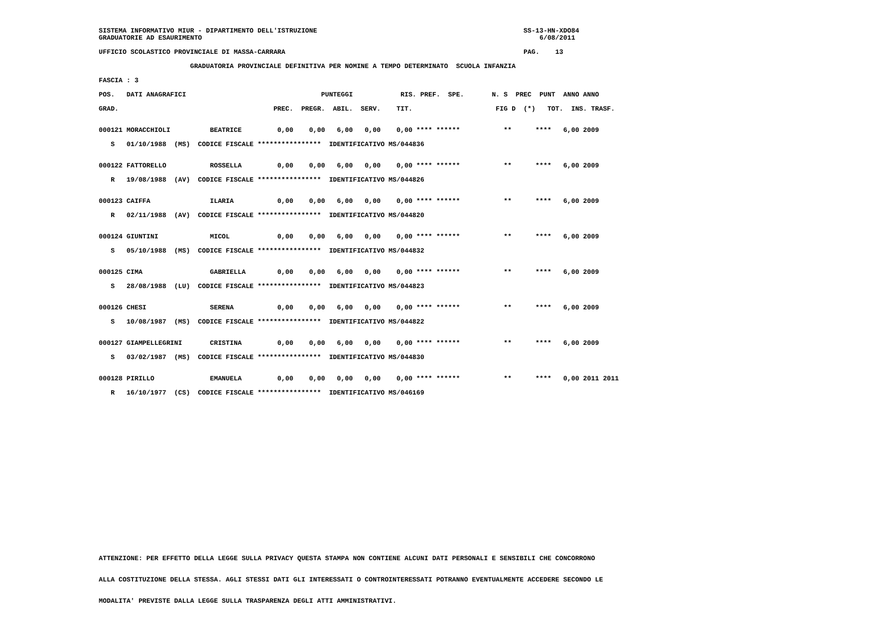SISTEMA INFORMATIVO MIUR - DIPARTIMENTO DELL'ISTRUZIONE                                                    SS-13-HN-XDO84
GRADUATORIE AD ESAURIMENTO                                                                                     6/08/2011

UFFICIO SCOLASTICO PROVINCIALE DI MASSA-CARRARA                                                            PAG.    13

                       GRADUATORIA PROVINCIALE DEFINITIVA PER NOMINE A TEMPO DETERMINATO  SCUOLA INFANZIA

FASCIA : 3

POS.   DATI ANAGRAFICI                                  PUNTEGGI            RIS. PREF.  SPE.       N. S  PREC  PUNT  ANNO ANNO

GRAD.                                       PREC.  PREGR.  ABIL.  SERV.    TIT.                     FIG D  (*)   TOT.  INS. TRASF.


000121 MORACCHIOLI          BEATRICE         0,00    0,00   6,00   0,00    0,00 **** ******           **      ****   6,00 2009

   S   01/10/1988  (MS)  CODICE FISCALE ****************  IDENTIFICATIVO MS/044836


000122 FATTORELLO           ROSSELLA         0,00    0,00   6,00   0,00    0,00 **** ******           **      ****   6,00 2009

   R   19/08/1988  (AV)  CODICE FISCALE ****************  IDENTIFICATIVO MS/044826


000123 CAIFFA               ILARIA           0,00    0,00   6,00   0,00    0,00 **** ******           **      ****   6,00 2009

   R   02/11/1988  (AV)  CODICE FISCALE ****************  IDENTIFICATIVO MS/044820


000124 GIUNTINI             MICOL            0,00    0,00   6,00   0,00    0,00 **** ******           **      ****   6,00 2009

   S   05/10/1988  (MS)  CODICE FISCALE ****************  IDENTIFICATIVO MS/044832


000125 CIMA                 GABRIELLA        0,00    0,00   6,00   0,00    0,00 **** ******           **      ****   6,00 2009

   S   28/08/1988  (LU)  CODICE FISCALE ****************  IDENTIFICATIVO MS/044823


000126 CHESI                SERENA           0,00    0,00   6,00   0,00    0,00 **** ******           **      ****   6,00 2009

   S   10/08/1987  (MS)  CODICE FISCALE ****************  IDENTIFICATIVO MS/044822


000127 GIAMPELLEGRINI       CRISTINA         0,00    0,00   6,00   0,00    0,00 **** ******           **      ****   6,00 2009

   S   03/02/1987  (MS)  CODICE FISCALE ****************  IDENTIFICATIVO MS/044830


000128 PIRILLO              EMANUELA         0,00    0,00   0,00   0,00    0,00 **** ******           **      ****   0,00 2011 2011

   R   16/10/1977  (CS)  CODICE FISCALE ****************  IDENTIFICATIVO MS/046169
ATTENZIONE: PER EFFETTO DELLA LEGGE SULLA PRIVACY QUESTA STAMPA NON CONTIENE ALCUNI DATI PERSONALI E SENSIBILI CHE CONCORRONO

ALLA COSTITUZIONE DELLA STESSA. AGLI STESSI DATI GLI INTERESSATI O CONTROINTERESSATI POTRANNO EVENTUALMENTE ACCEDERE SECONDO LE

MODALITA' PREVISTE DALLA LEGGE SULLA TRASPARENZA DEGLI ATTI AMMINISTRATIVI.